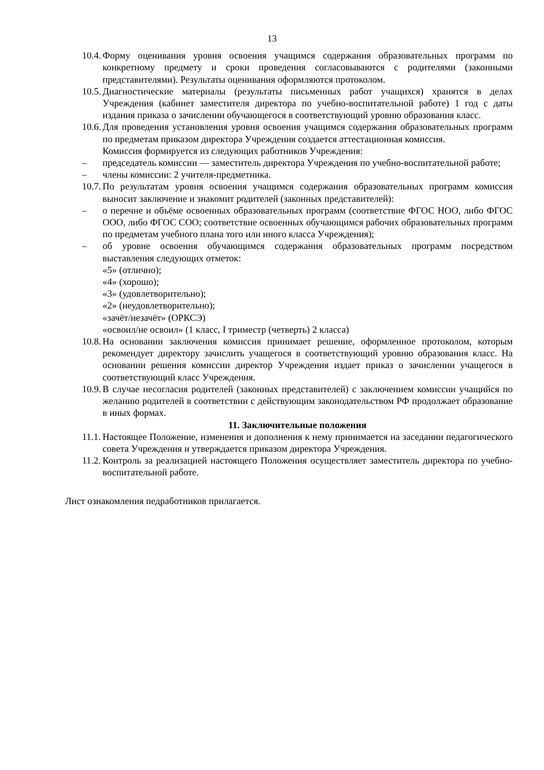13
10.4. Форму оценивания уровня освоения учащимся содержания образовательных программ по конкретному предмету и сроки проведения согласовываются с родителями (законными представителями). Результаты оценивания оформляются протоколом.
10.5. Диагностические материалы (результаты письменных работ учащихся) хранятся в делах Учреждения (кабинет заместителя директора по учебно-воспитательной работе) 1 год с даты издания приказа о зачислении обучающегося в соответствующий уровню образования класс.
10.6. Для проведения установления уровня освоения учащимся содержания образовательных программ по предметам приказом директора Учреждения создается аттестационная комиссия.
Комиссия формируется из следующих работников Учреждения:
– председатель комиссии — заместитель директора Учреждения по учебно-воспитательной работе;
– члены комиссии: 2 учителя-предметника.
10.7. По результатам уровня освоения учащимся содержания образовательных программ комиссия выносит заключение и знакомит родителей (законных представителей):
– о перечне и объёме освоенных образовательных программ (соответствие ФГОС НОО, либо ФГОС ООО, либо ФГОС СОО; соответствие освоенных обучающимся рабочих образовательных программ по предметам учебного плана того или иного класса Учреждения);
– об уровне освоения обучающимся содержания образовательных программ посредством выставления следующих отметок:
«5» (отлично);
«4» (хорошо);
«3» (удовлетворительно);
«2» (неудовлетворительно);
«зачёт/незачёт» (ОРКСЭ)
«освоил/не освоил» (1 класс, I триместр (четверть) 2 класса)
10.8. На основании заключения комиссия принимает решение, оформленное протоколом, которым рекомендует директору зачислить учащегося в соответствующий уровню образования класс. На основании решения комиссии директор Учреждения издает приказ о зачислении учащегося в соответствующий класс Учреждения.
10.9. В случае несогласия родителей (законных представителей) с заключением комиссии учащийся по желанию родителей в соответствии с действующим законодательством РФ продолжает образование в иных формах.
11. Заключительные положения
11.1. Настоящее Положение, изменения и дополнения к нему принимается на заседании педагогического совета Учреждения и утверждается приказом директора Учреждения.
11.2. Контроль за реализацией настоящего Положения осуществляет заместитель директора по учебно-воспитательной работе.
Лист ознакомления педработников прилагается.